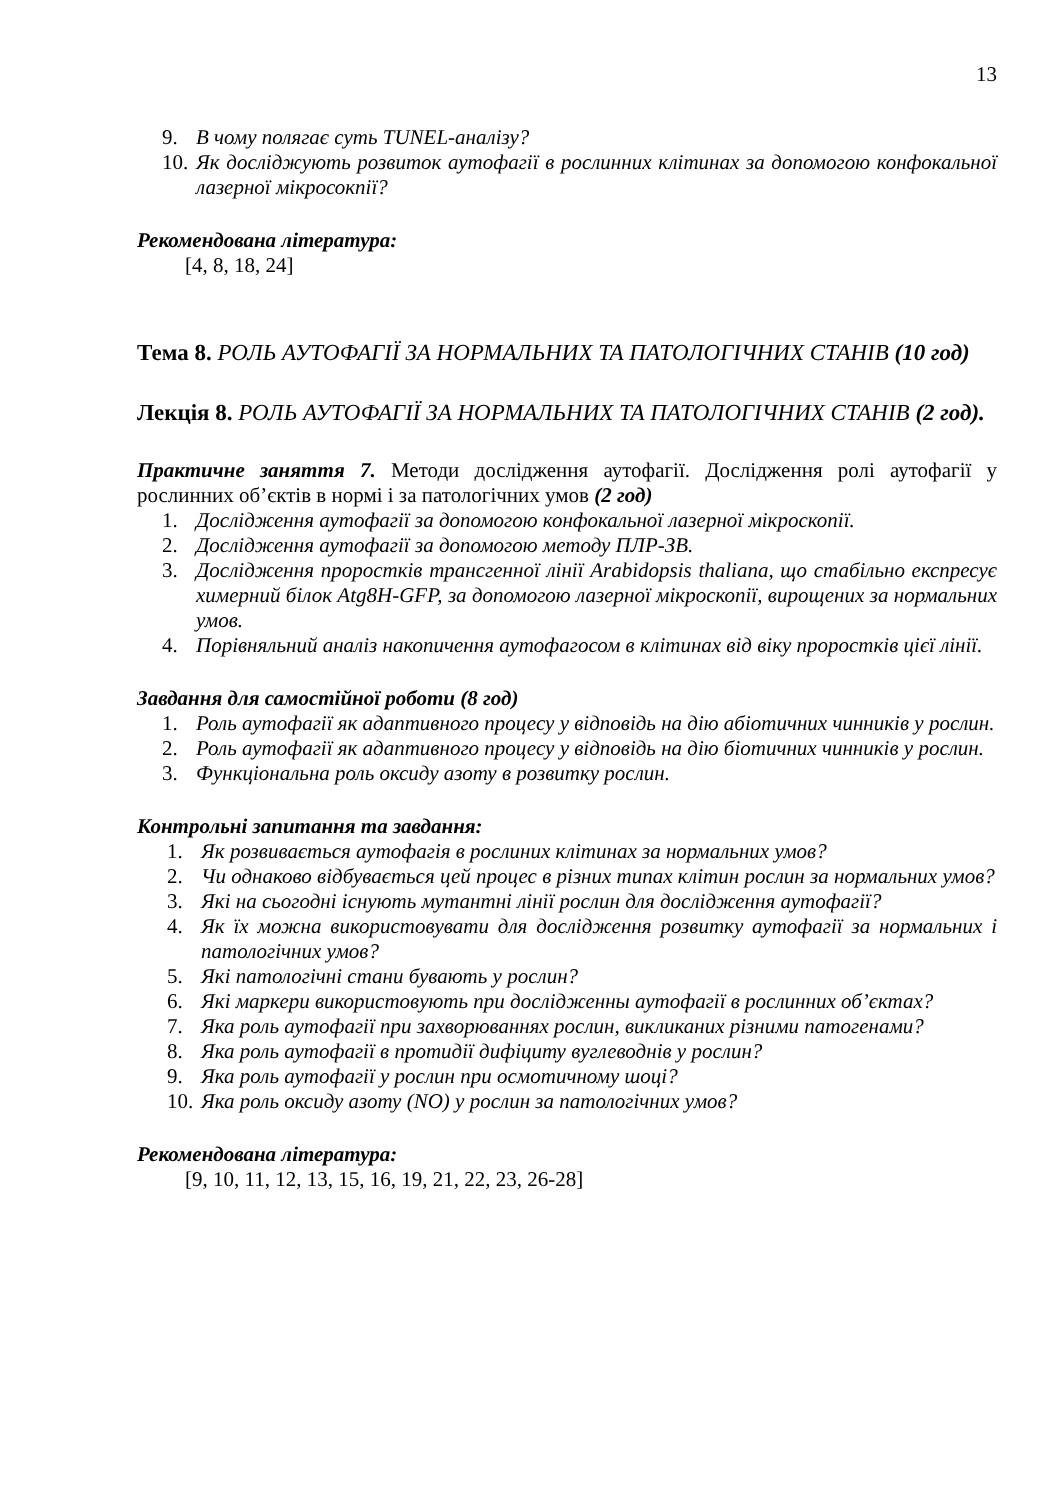13
9. В чому полягає суть TUNEL-аналізу?
10. Як досліджують розвиток аутофагії в рослинних клітинах за допомогою конфокальної лазерної мікросокпії?
Рекомендована література:
[4, 8, 18, 24]
Тема 8. РОЛЬ АУТОФАГІЇ ЗА НОРМАЛЬНИХ ТА ПАТОЛОГІЧНИХ СТАНІВ (10 год)
Лекція 8. РОЛЬ АУТОФАГІЇ ЗА НОРМАЛЬНИХ ТА ПАТОЛОГІЧНИХ СТАНІВ (2 год).
Практичне заняття 7. Методи дослідження аутофагії. Дослідження ролі аутофагії у рослинних об’єктів в нормі і за патологічних умов (2 год)
1. Дослідження аутофагії за допомогою конфокальної лазерної мікроскопії.
2. Дослідження аутофагії за допомогою методу ПЛР-ЗВ.
3. Дослідження проростків трансгенної лінії Arabidopsis thaliana, що стабільно експресує химерний білок Atg8H-GFP, за допомогою лазерної мікроскопії, вирощених за нормальних умов.
4. Порівняльний аналіз накопичення аутофагосом в клітинах від віку проростків цієї лінії.
Завдання для самостійної роботи (8 год)
1. Роль аутофагії як адаптивного процесу у відповідь на дію абіотичних чинників у рослин.
2. Роль аутофагії як адаптивного процесу у відповідь на дію біотичних чинників у рослин.
3. Функціональна роль оксиду азоту в розвитку рослин.
Контрольні запитання та завдання:
1. Як розвивається аутофагія в рослиних клітинах за нормальних умов?
2. Чи однаково відбувається цей процес в різних типах клітин рослин за нормальних умов?
3. Які на сьогодні існують мутантні лінії рослин для дослідження аутофагії?
4. Як їх можна використовувати для дослідження розвитку аутофагії за нормальних і патологічних умов?
5. Які патологічні стани бувають у рослин?
6. Які маркери використовують при дослідженны аутофагії в рослинних об’єктах?
7. Яка роль аутофагії при захворюваннях рослин, викликаних різними патогенами?
8. Яка роль аутофагії в протидії дифіциту вуглеводнів у рослин?
9. Яка роль аутофагії у рослин при осмотичному шоці?
10. Яка роль оксиду азоту (NO) у рослин за патологічних умов?
Рекомендована література:
[9, 10, 11, 12, 13, 15, 16, 19, 21, 22, 23, 26-28]